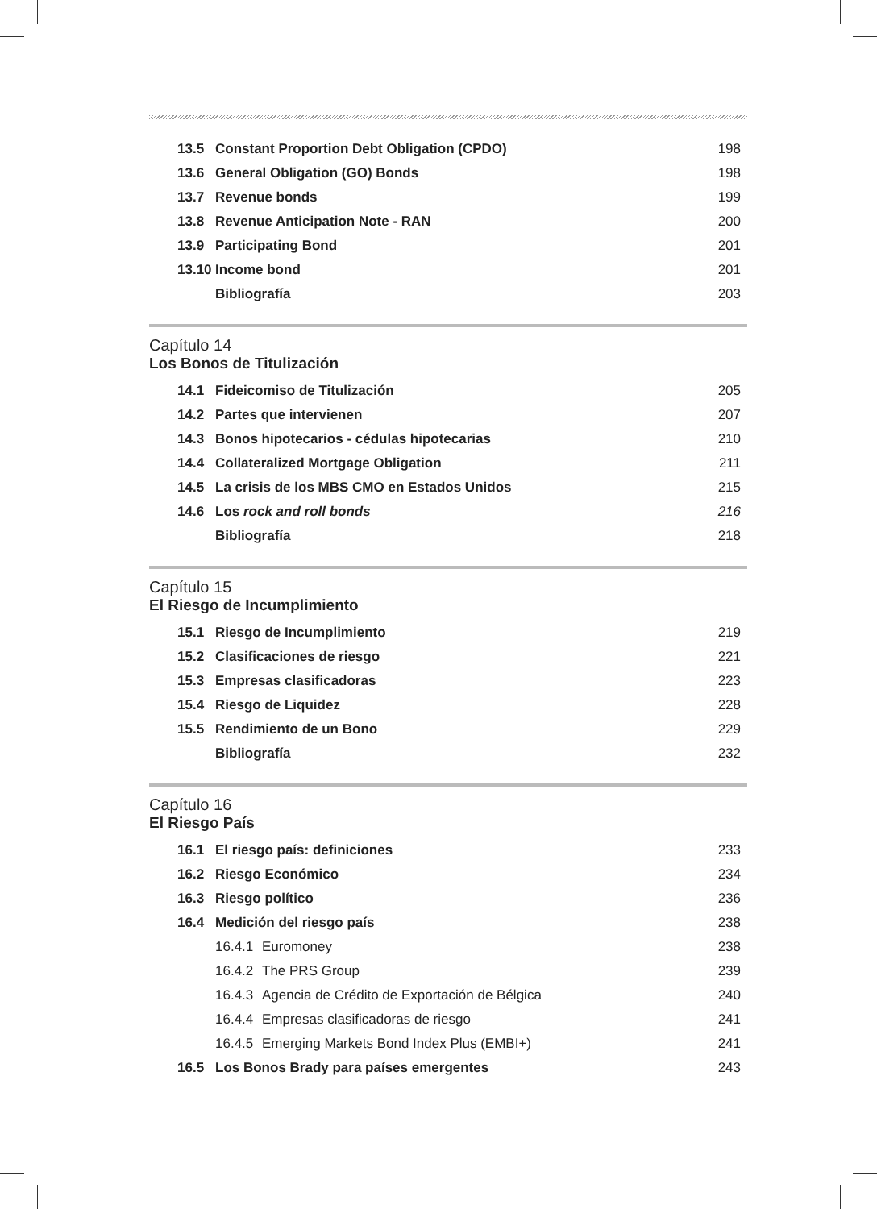13.5 Constant Proportion Debt Obligation (CPDO) 198
13.6 General Obligation (GO) Bonds 198
13.7 Revenue bonds 199
13.8 Revenue Anticipation Note - RAN 200
13.9 Participating Bond 201
13.10 Income bond 201
Bibliografía 203
Capítulo 14
Los Bonos de Titulización
14.1 Fideicomiso de Titulización 205
14.2 Partes que intervienen 207
14.3 Bonos hipotecarios - cédulas hipotecarias 210
14.4 Collateralized Mortgage Obligation 211
14.5 La crisis de los MBS CMO en Estados Unidos 215
14.6 Los rock and roll bonds 216
Bibliografía 218
Capítulo 15
El Riesgo de Incumplimiento
15.1 Riesgo de Incumplimiento 219
15.2 Clasificaciones de riesgo 221
15.3 Empresas clasificadoras 223
15.4 Riesgo de Liquidez 228
15.5 Rendimiento de un Bono 229
Bibliografía 232
Capítulo 16
El Riesgo País
16.1 El riesgo país: definiciones 233
16.2 Riesgo Económico 234
16.3 Riesgo político 236
16.4 Medición del riesgo país 238
16.4.1 Euromoney 238
16.4.2 The PRS Group 239
16.4.3 Agencia de Crédito de Exportación de Bélgica 240
16.4.4 Empresas clasificadoras de riesgo 241
16.4.5 Emerging Markets Bond Index Plus (EMBI+) 241
16.5 Los Bonos Brady para países emergentes 243